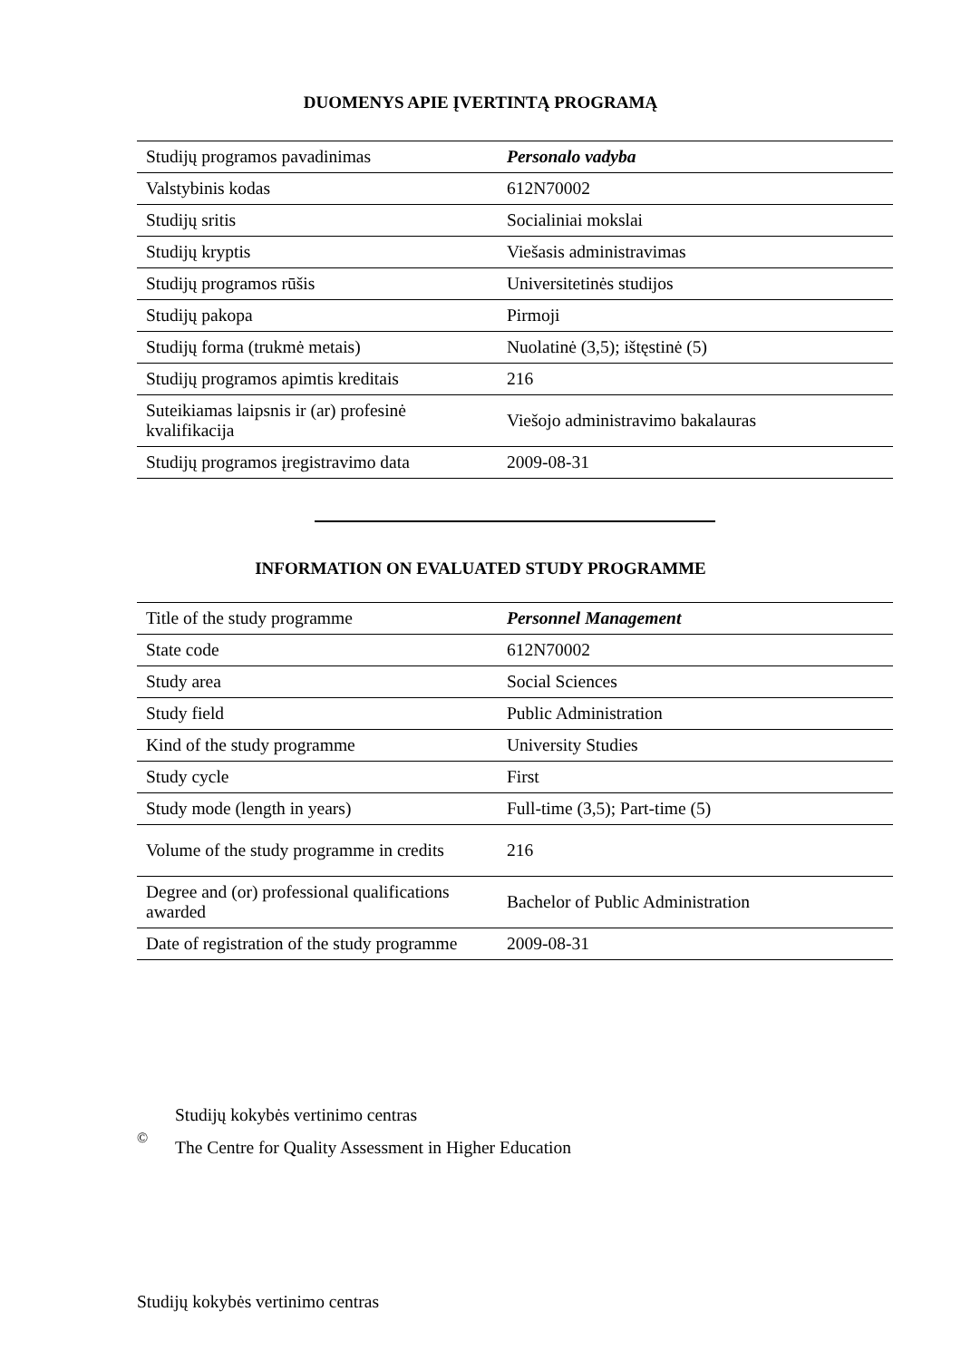DUOMENYS APIE ĮVERTINTĄ PROGRAMĄ
| Studijų programos pavadinimas | Personalo vadyba |
| Valstybinis kodas | 612N70002 |
| Studijų sritis | Socialiniai mokslai |
| Studijų kryptis | Viešasis administravimas |
| Studijų programos rūšis | Universitetinės studijos |
| Studijų pakopa | Pirmoji |
| Studijų forma (trukmė metais) | Nuolatinė (3,5); ištęstinė (5) |
| Studijų programos apimtis kreditais | 216 |
| Suteikiamas laipsnis ir (ar) profesinė kvalifikacija | Viešojo administravimo bakalauras |
| Studijų programos įregistravimo data | 2009-08-31 |
INFORMATION ON EVALUATED STUDY PROGRAMME
| Title of the study programme | Personnel Management |
| State code | 612N70002 |
| Study area | Social Sciences |
| Study field | Public Administration |
| Kind of the study programme | University Studies |
| Study cycle | First |
| Study mode (length in years) | Full-time (3,5); Part-time (5) |
| Volume of the study programme in credits | 216 |
| Degree and (or) professional qualifications awarded | Bachelor of Public Administration |
| Date of registration of the study programme | 2009-08-31 |
©
Studijų kokybės vertinimo centras
The Centre for Quality Assessment in Higher Education
Studijų kokybės vertinimo centras